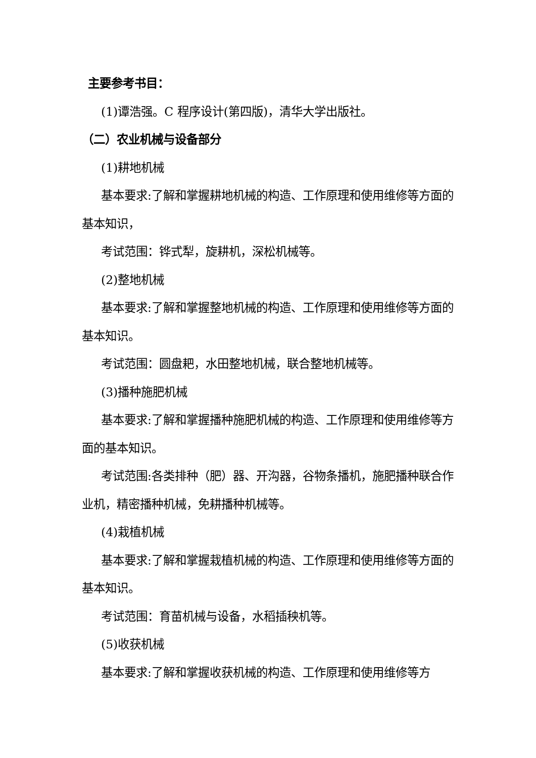主要参考书目：
(1)谭浩强。C 程序设计(第四版)，清华大学出版社。
（二）农业机械与设备部分
(1)耕地机械
基本要求:了解和掌握耕地机械的构造、工作原理和使用维修等方面的基本知识，
考试范围：铧式犁，旋耕机，深松机械等。
(2)整地机械
基本要求:了解和掌握整地机械的构造、工作原理和使用维修等方面的基本知识。
考试范围：圆盘耙，水田整地机械，联合整地机械等。
(3)播种施肥机械
基本要求:了解和掌握播种施肥机械的构造、工作原理和使用维修等方面的基本知识。
考试范围:各类排种（肥）器、开沟器，谷物条播机，施肥播种联合作业机，精密播种机械，免耕播种机械等。
(4)栽植机械
基本要求:了解和掌握栽植机械的构造、工作原理和使用维修等方面的基本知识。
考试范围：育苗机械与设备，水稻插秧机等。
(5)收获机械
基本要求:了解和掌握收获机械的构造、工作原理和使用维修等方